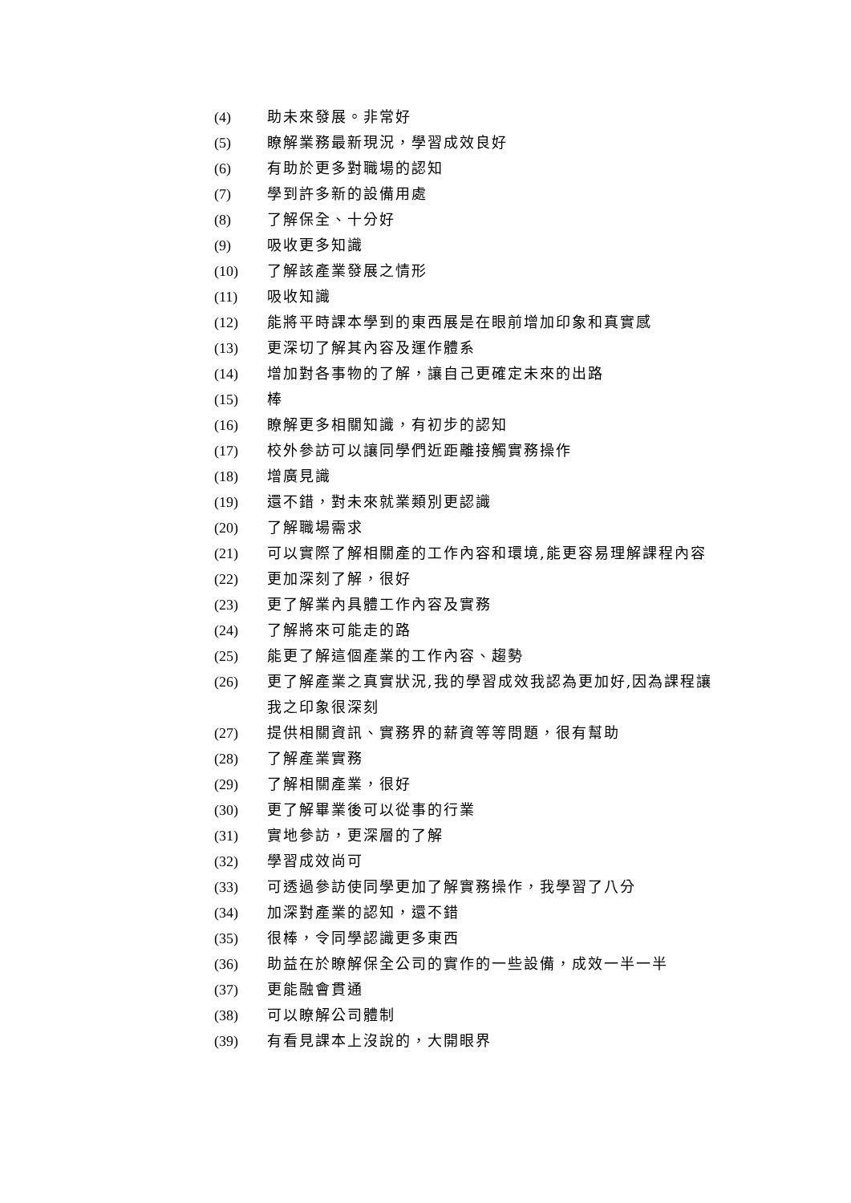(4) 助未來發展。非常好
(5) 瞭解業務最新現況，學習成效良好
(6) 有助於更多對職場的認知
(7) 學到許多新的設備用處
(8) 了解保全、十分好
(9) 吸收更多知識
(10) 了解該產業發展之情形
(11) 吸收知識
(12) 能將平時課本學到的東西展是在眼前增加印象和真實感
(13) 更深切了解其內容及運作體系
(14) 增加對各事物的了解，讓自己更確定未來的出路
(15) 棒
(16) 瞭解更多相關知識，有初步的認知
(17) 校外參訪可以讓同學們近距離接觸實務操作
(18) 增廣見識
(19) 還不錯，對未來就業類別更認識
(20) 了解職場需求
(21) 可以實際了解相關產的工作內容和環境,能更容易理解課程內容
(22) 更加深刻了解，很好
(23) 更了解業內具體工作內容及實務
(24) 了解將來可能走的路
(25) 能更了解這個產業的工作內容、趨勢
(26) 更了解產業之真實狀況,我的學習成效我認為更加好,因為課程讓我之印象很深刻
(27) 提供相關資訊、實務界的薪資等等問題，很有幫助
(28) 了解產業實務
(29) 了解相關產業，很好
(30) 更了解畢業後可以從事的行業
(31) 實地參訪，更深層的了解
(32) 學習成效尚可
(33) 可透過參訪使同學更加了解實務操作，我學習了八分
(34) 加深對產業的認知，還不錯
(35) 很棒，令同學認識更多東西
(36) 助益在於瞭解保全公司的實作的一些設備，成效一半一半
(37) 更能融會貫通
(38) 可以瞭解公司體制
(39) 有看見課本上沒說的，大開眼界